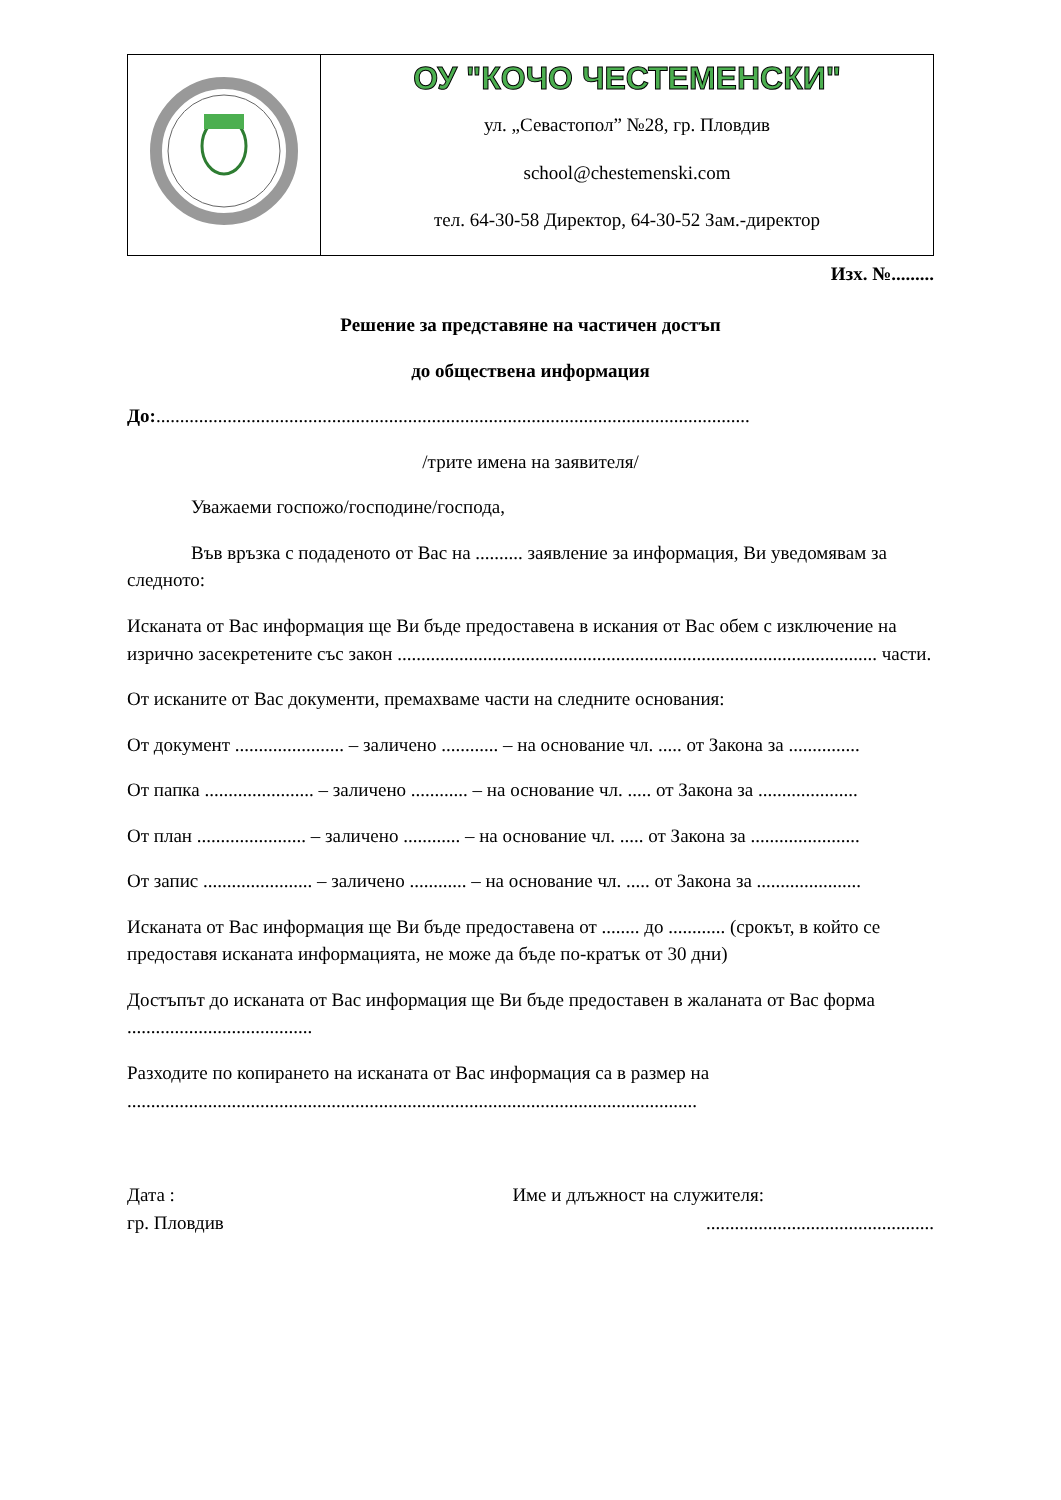| | ОУ "КОЧО ЧЕСТЕМЕНСКИ" ул. „Севастопол” №28, гр. Пловдив school@chestemenski.com тел. 64-30-58 Директор, 64-30-52 Зам.-директор |
Изх. №.........
Решение за представяне на частичен достъп
до обществена информация
До:.............................................................................................................................
/трите имена на заявителя/
Уважаеми госпожо/господине/господа,
Във връзка с подаденото от Вас на .......... заявление за информация, Ви уведомявам за следното:
Исканата от Вас информация ще Ви бъде предоставена в искания от Вас обем с изключение на изрично засекретените със закон ..................................................................................................... части.
От исканите от Вас документи, премахваме части на следните основания:
От документ ....................... – заличено ............ – на основание чл. ..... от Закона за ...............
От папка ....................... – заличено ............ – на основание чл. ..... от Закона за .....................
От план ....................... – заличено ............ – на основание чл. ..... от Закона за .......................
От запис ....................... – заличено ............ – на основание чл. ..... от Закона за ......................
Исканата от Вас информация ще Ви бъде предоставена от ........ до ............ (срокът, в който се предоставя исканата информацията, не може да бъде по-кратък от 30 дни)
Достъпът до исканата от Вас информация ще Ви бъде предоставен в жаланата от Вас форма .......................................
Разходите по копирането на исканата от Вас информация са в размер на ........................................................................................................................
Дата : Име и длъжност на служителя:
гр. Пловдив................................................